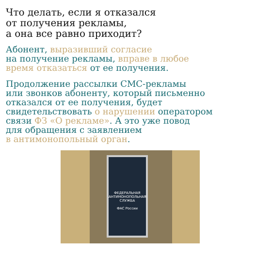Что делать, если я отказался
от получения рекламы,
а она все равно приходит?
Абонент, выразивший согласие
на получение рекламы, вправе в любое
время отказаться от ее получения.
Продолжение рассылки СМС-рекламы
или звонков абоненту, который письменно
отказался от ее получения, будет
свидетельствовать о нарушении оператором
связи ФЗ «О рекламе». А это уже повод
для обращения с заявлением
в антимонопольный орган.
ФЕДЕРАЛЬНАЯ АНТИМОНОПОЛЬНАЯ СЛУЖБА
ФАС России